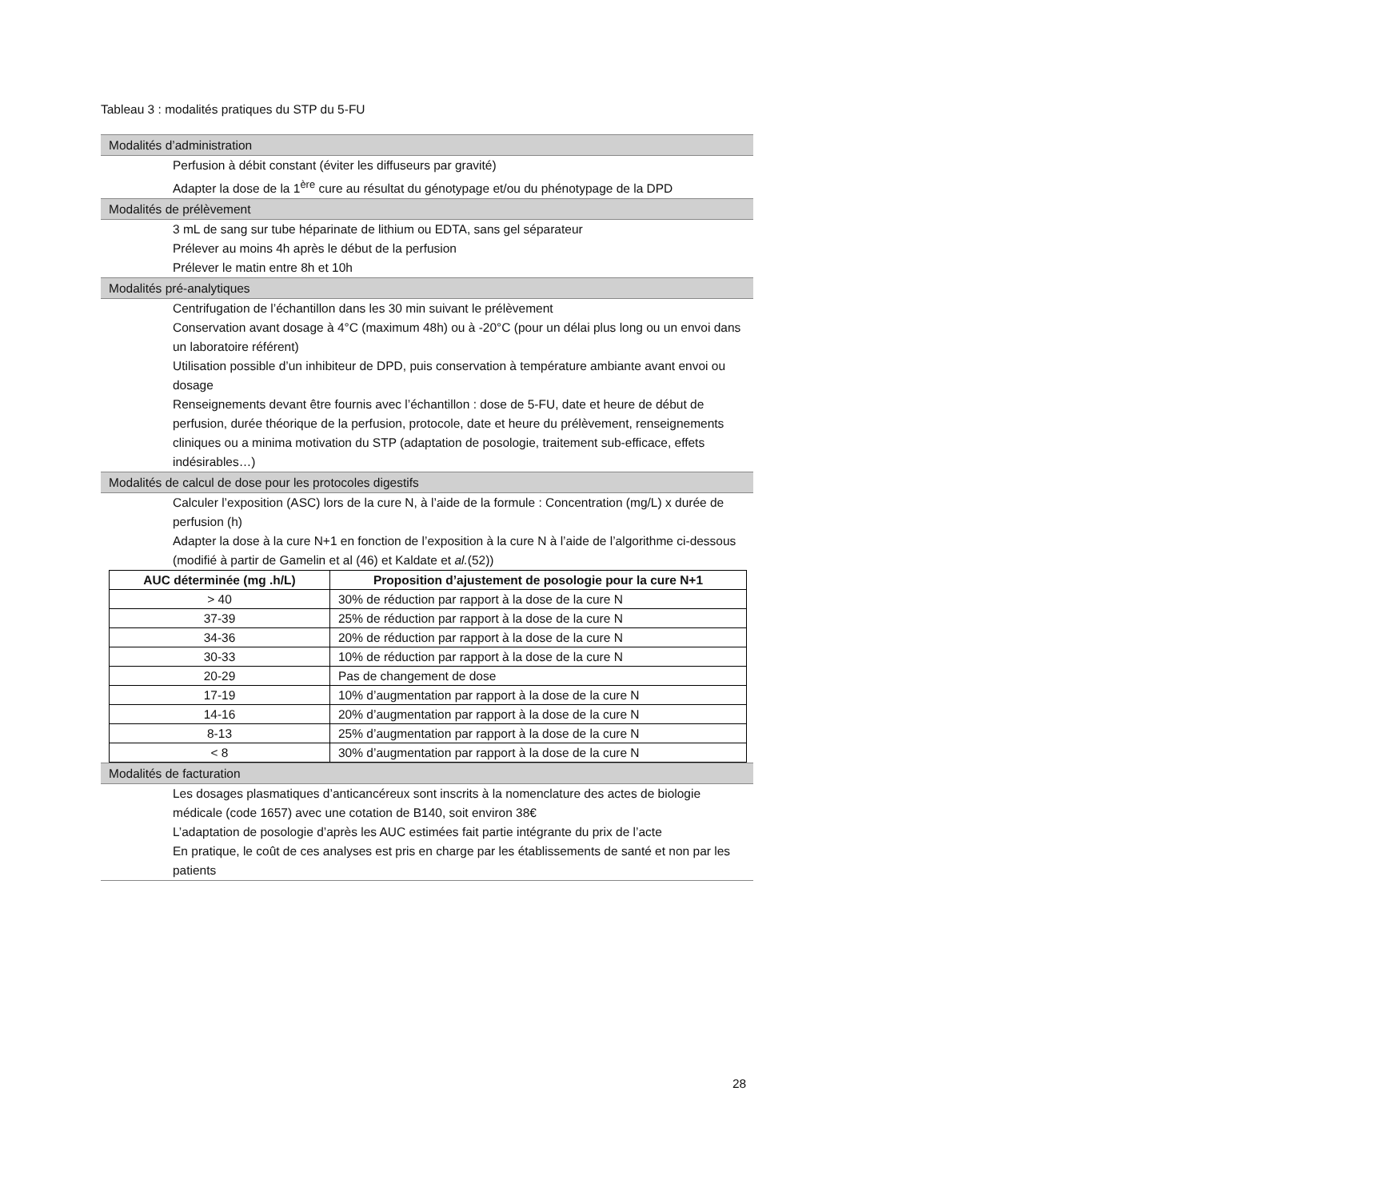Tableau 3 : modalités pratiques du STP du 5-FU
Modalités d’administration
Perfusion à débit constant (éviter les diffuseurs par gravité)
Adapter la dose de la 1<sup>ère</sup> cure au résultat du génotypage et/ou du phénotypage de la DPD
Modalités de prélèvement
3 mL de sang sur tube héparinate de lithium ou EDTA, sans gel séparateur
Prélever au moins 4h après le début de la perfusion
Prélever le matin entre 8h et 10h
Modalités pré-analytiques
Centrifugation de l’échantillon dans les 30 min suivant le prélèvement
Conservation avant dosage à 4°C (maximum 48h) ou à -20°C (pour un délai plus long ou un envoi dans un laboratoire référent)
Utilisation possible d’un inhibiteur de DPD, puis conservation à température ambiante avant envoi ou dosage
Renseignements devant être fournis avec l’échantillon : dose de 5-FU, date et heure de début de perfusion, durée théorique de la perfusion, protocole, date et heure du prélèvement, renseignements cliniques ou a minima motivation du STP (adaptation de posologie, traitement sub-efficace, effets indésirables…)
Modalités de calcul de dose pour les protocoles digestifs
Calculer l’exposition (ASC) lors de la cure N, à l’aide de la formule : Concentration (mg/L) x durée de perfusion (h)
Adapter la dose à la cure N+1 en fonction de l’exposition à la cure N à l’aide de l’algorithme ci-dessous (modifié à partir de Gamelin et al (46) et Kaldate et al.(52))
| AUC déterminée (mg .h/L) | Proposition d’ajustement de posologie pour la cure N+1 |
| --- | --- |
| > 40 | 30% de réduction par rapport à la dose de la cure N |
| 37-39 | 25% de réduction par rapport à la dose de la cure N |
| 34-36 | 20% de réduction par rapport à la dose de la cure N |
| 30-33 | 10% de réduction par rapport à la dose de la cure N |
| 20-29 | Pas de changement de dose |
| 17-19 | 10% d’augmentation par rapport à la dose de la cure N |
| 14-16 | 20% d’augmentation par rapport à la dose de la cure N |
| 8-13 | 25% d’augmentation par rapport à la dose de la cure N |
| < 8 | 30% d’augmentation par rapport à la dose de la cure N |
Modalités de facturation
Les dosages plasmatiques d’anticancéreux sont inscrits à la nomenclature des actes de biologie médicale (code 1657) avec une cotation de B140, soit environ 38€
L’adaptation de posologie d’après les AUC estimées fait partie intégrante du prix de l’acte
En pratique, le coût de ces analyses est pris en charge par les établissements de santé et non par les patients
28